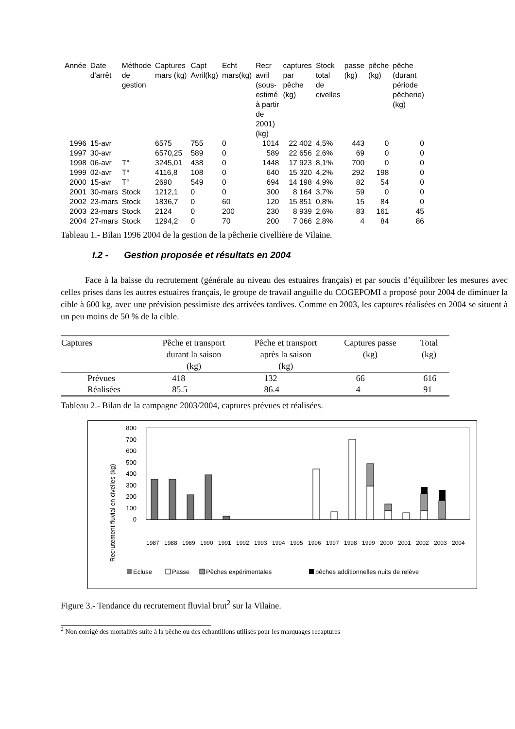| Année | Date d'arrêt | Méthode de gestion | Captures mars (kg) | Capt Avril(kg) | Echt mars(kg) | Recr avril (sous- estimé à partir de 2001) (kg) | captures par pêche (kg) | Stock total de civelles | passe (kg) | pêche (kg) | pêche (durant période pêcherie) (kg) |
| --- | --- | --- | --- | --- | --- | --- | --- | --- | --- | --- | --- |
| 1996 | 15-avr | | 6575 | 755 | 0 | 1014 | 22 402 | 4,5% | 443 | 0 | 0 |
| 1997 | 30-avr | | 6570,25 | 589 | 0 | 589 | 22 656 | 2,6% | 69 | 0 | 0 |
| 1998 | 06-avr | T° | 3245,01 | 438 | 0 | 1448 | 17 923 | 8,1% | 700 | 0 | 0 |
| 1999 | 02-avr | T° | 4116,8 | 108 | 0 | 640 | 15 320 | 4,2% | 292 | 198 | 0 |
| 2000 | 15-avr | T° | 2690 | 549 | 0 | 694 | 14 198 | 4,9% | 82 | 54 | 0 |
| 2001 | 30-mars | Stock | 1212,1 | 0 | 0 | 300 | 8 164 | 3,7% | 59 | 0 | 0 |
| 2002 | 23-mars | Stock | 1836,7 | 0 | 60 | 120 | 15 851 | 0,8% | 15 | 84 | 0 |
| 2003 | 23-mars | Stock | 2124 | 0 | 200 | 230 | 8 939 | 2,6% | 83 | 161 | 45 |
| 2004 | 27-mars | Stock | 1294,2 | 0 | 70 | 200 | 7 066 | 2,8% | 4 | 84 | 86 |
Tableau 1.- Bilan 1996 2004 de la gestion de la pêcherie civellière de Vilaine.
I.2 - Gestion proposée et résultats en 2004
Face à la baisse du recrutement (générale au niveau des estuaires français) et par soucis d’équilibrer les mesures avec celles prises dans les autres estuaires français, le groupe de travail anguille du COGEPOMI a proposé pour 2004 de diminuer la cible à 600 kg, avec une prévision pessimiste des arrivées tardives. Comme en 2003, les captures réalisées en 2004 se situent à un peu moins de 50 % de la cible.
| Captures | Pêche et transport durant la saison (kg) | Pêche et transport après la saison (kg) | Captures passe (kg) | Total (kg) |
| --- | --- | --- | --- | --- |
| Prévues | 418 | 132 | 66 | 616 |
| Réalisées | 85.5 | 86.4 | 4 | 91 |
Tableau 2.- Bilan de la campagne 2003/2004, captures prévues et réalisées.
Recrutement fluvial en civelles (kg)
800
700
600
500
400
300
200
100
0
1987
1988
1989
1990
1991
1992
1993
1994
1995
1996
1997
1998
1999
2000
2001
2002
2003
2004
Ecluse
Passe
Pêches expérimentales
pêches additionnelles nuits de relève
Figure 3.- Tendance du recrutement fluvial brut<sup>2</sup> sur la Vilaine.
<sup>2</sup> Non corrigé des mortalités suite à la pêche ou des échantillons utilisés pour les marquages recaptures